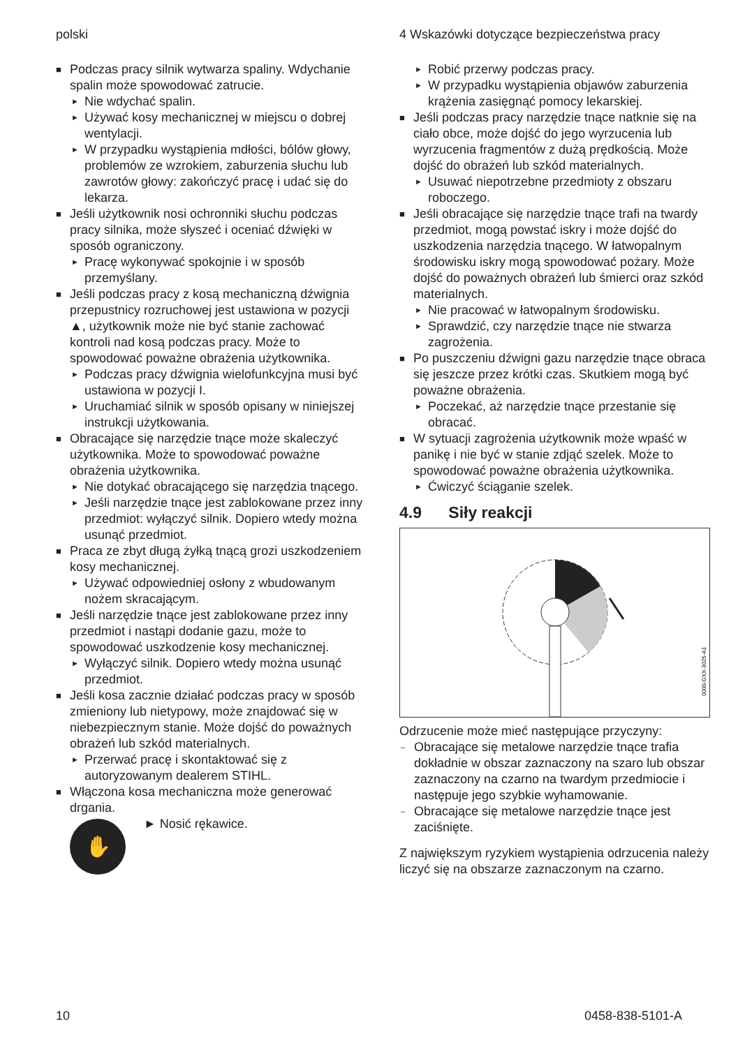polski
■ Podczas pracy silnik wytwarza spaliny. Wdychanie spalin może spowodować zatrucie.
► Nie wdychać spalin.
► Używać kosy mechanicznej w miejscu o dobrej wentylacji.
► W przypadku wystąpienia mdłości, bólów głowy, problemów ze wzrokiem, zaburzenia słuchu lub zawrotów głowy: zakończyć pracę i udać się do lekarza.
■ Jeśli użytkownik nosi ochronniki słuchu podczas pracy silnika, może słyszeć i oceniać dźwięki w sposób ograniczony.
► Pracę wykonywać spokojnie i w sposób przemyślany.
■ Jeśli podczas pracy z kosą mechaniczną dźwignia przepustnicy rozruchowej jest ustawiona w pozycji ▲, użytkownik może nie być stanie zachować kontroli nad kosą podczas pracy. Może to spowodować poważne obrażenia użytkownika.
► Podczas pracy dźwignia wielofunkcyjna musi być ustawiona w pozycji I.
► Uruchamiać silnik w sposób opisany w niniejszej instrukcji użytkowania.
■ Obracające się narzędzie tnące może skaleczyć użytkownika. Może to spowodować poważne obrażenia użytkownika.
► Nie dotykać obracającego się narzędzia tnącego.
► Jeśli narzędzie tnące jest zablokowane przez inny przedmiot: wyłączyć silnik. Dopiero wtedy można usunąć przedmiot.
■ Praca ze zbyt długą żyłką tnącą grozi uszkodzeniem kosy mechanicznej.
► Używać odpowiedniej osłony z wbudowanym nożem skracającym.
■ Jeśli narzędzie tnące jest zablokowane przez inny przedmiot i nastąpi dodanie gazu, może to spowodować uszkodzenie kosy mechanicznej.
► Wyłączyć silnik. Dopiero wtedy można usunąć przedmiot.
■ Jeśli kosa zacznie działać podczas pracy w sposób zmieniony lub nietypowy, może znajdować się w niebezpiecznym stanie. Może dojść do poważnych obrażeń lub szkód materialnych.
► Przerwać pracę i skontaktować się z autoryzowanym dealerem STIHL.
■ Włączona kosa mechaniczna może generować drgania.
✋
► Nosić rękawice.
4 Wskazówki dotyczące bezpieczeństwa pracy
► Robić przerwy podczas pracy.
► W przypadku wystąpienia objawów zaburzenia krążenia zasięgnąć pomocy lekarskiej.
■ Jeśli podczas pracy narzędzie tnące natknie się na ciało obce, może dojść do jego wyrzucenia lub wyrzucenia fragmentów z dużą prędkością. Może dojść do obrażeń lub szkód materialnych.
► Usuwać niepotrzebne przedmioty z obszaru roboczego.
■ Jeśli obracające się narzędzie tnące trafi na twardy przedmiot, mogą powstać iskry i może dojść do uszkodzenia narzędzia tnącego. W łatwopalnym środowisku iskry mogą spowodować pożary. Może dojść do poważnych obrażeń lub śmierci oraz szkód materialnych.
► Nie pracować w łatwopalnym środowisku.
► Sprawdzić, czy narzędzie tnące nie stwarza zagrożenia.
■ Po puszczeniu dźwigni gazu narzędzie tnące obraca się jeszcze przez krótki czas. Skutkiem mogą być poważne obrażenia.
► Poczekać, aż narzędzie tnące przestanie się obracać.
■ W sytuacji zagrożenia użytkownik może wpaść w panikę i nie być w stanie zdjąć szelek. Może to spowodować poważne obrażenia użytkownika.
► Ćwiczyć ściąganie szelek.
4.9 Siły reakcji
0000-GXX-3025-A1
Odrzucenie może mieć następujące przyczyny:
– Obracające się metalowe narzędzie tnące trafia dokładnie w obszar zaznaczony na szaro lub obszar zaznaczony na czarno na twardym przedmiocie i następuje jego szybkie wyhamowanie.
– Obracające się metalowe narzędzie tnące jest zaciśnięte.
Z największym ryzykiem wystąpienia odrzucenia należy liczyć się na obszarze zaznaczonym na czarno.
10 0458-838-5101-A